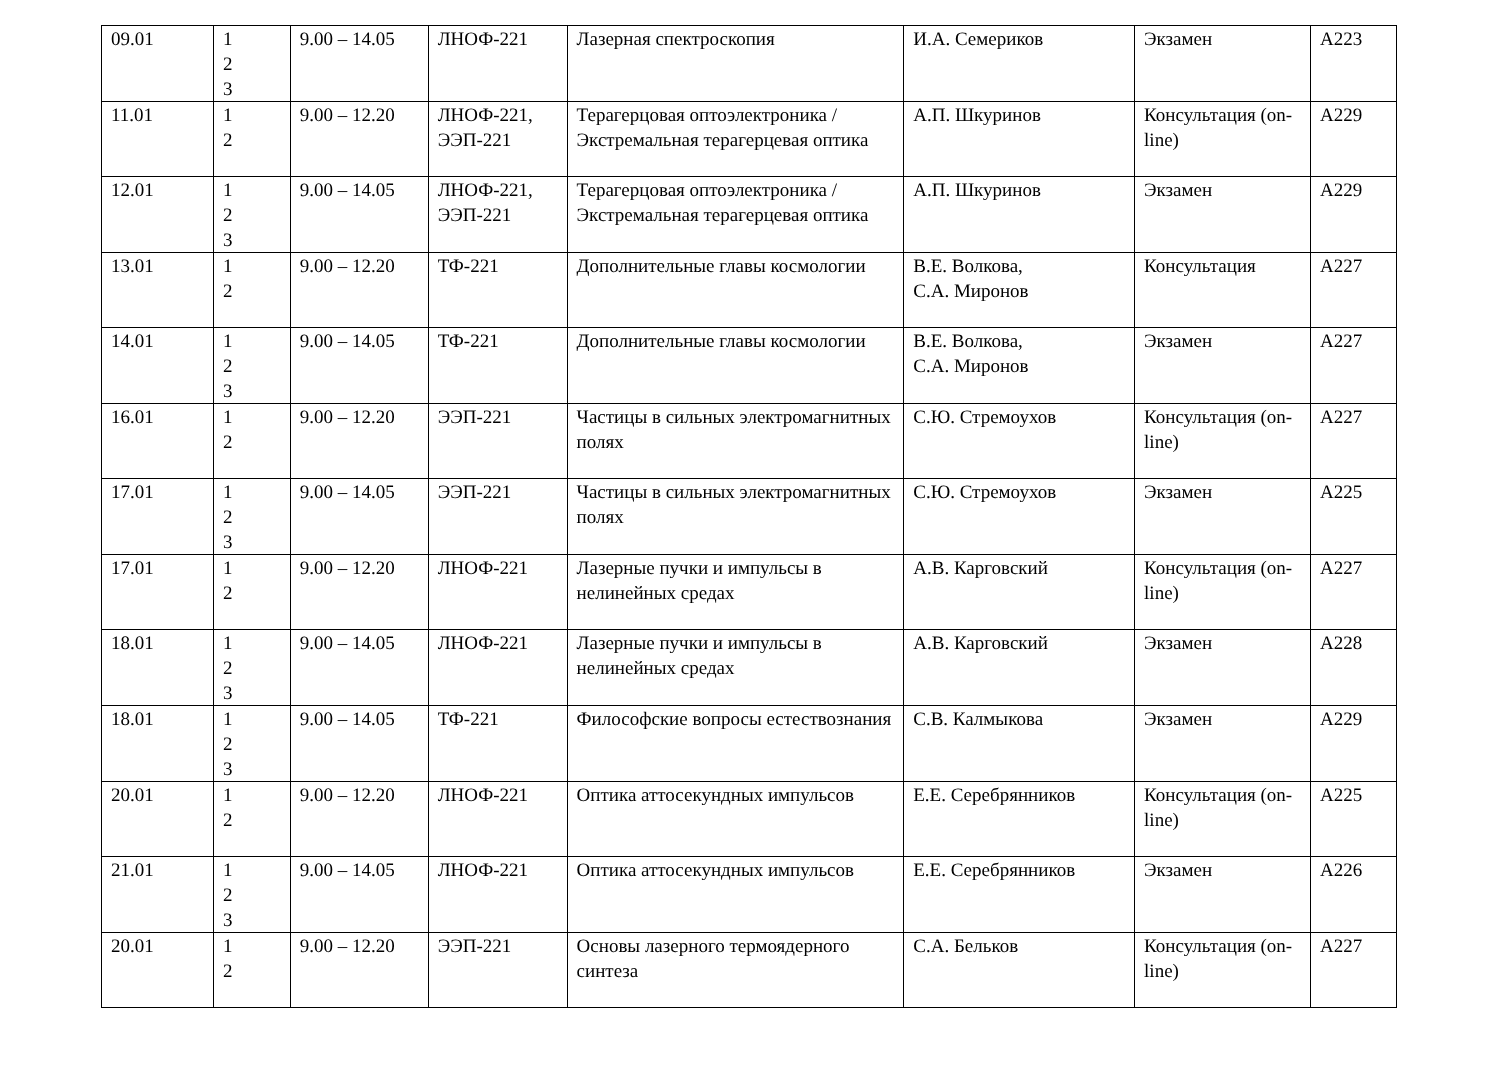| 09.01 | 1 2 3 | 9.00 – 14.05 | ЛНОФ-221 | Лазерная спектроскопия | И.А. Семериков | Экзамен | А223 |
| 11.01 | 1 2 | 9.00 – 12.20 | ЛНОФ-221, ЭЭП-221 | Терагерцовая оптоэлектроника / Экстремальная терагерцевая оптика | А.П. Шкуринов | Консультация (on-line) | А229 |
| 12.01 | 1 2 3 | 9.00 – 14.05 | ЛНОФ-221, ЭЭП-221 | Терагерцовая оптоэлектроника / Экстремальная терагерцевая оптика | А.П. Шкуринов | Экзамен | А229 |
| 13.01 | 1 2 | 9.00 – 12.20 | ТФ-221 | Дополнительные главы космологии | В.Е. Волкова, С.А. Миронов | Консультация | А227 |
| 14.01 | 1 2 3 | 9.00 – 14.05 | ТФ-221 | Дополнительные главы космологии | В.Е. Волкова, С.А. Миронов | Экзамен | А227 |
| 16.01 | 1 2 | 9.00 – 12.20 | ЭЭП-221 | Частицы в сильных электромагнитных полях | С.Ю. Стремоухов | Консультация (on-line) | А227 |
| 17.01 | 1 2 3 | 9.00 – 14.05 | ЭЭП-221 | Частицы в сильных электромагнитных полях | С.Ю. Стремоухов | Экзамен | А225 |
| 17.01 | 1 2 | 9.00 – 12.20 | ЛНОФ-221 | Лазерные пучки и импульсы в нелинейных средах | А.В. Карговский | Консультация (on-line) | А227 |
| 18.01 | 1 2 3 | 9.00 – 14.05 | ЛНОФ-221 | Лазерные пучки и импульсы в нелинейных средах | А.В. Карговский | Экзамен | А228 |
| 18.01 | 1 2 3 | 9.00 – 14.05 | ТФ-221 | Философские вопросы естествознания | С.В. Калмыкова | Экзамен | А229 |
| 20.01 | 1 2 | 9.00 – 12.20 | ЛНОФ-221 | Оптика аттосекундных импульсов | Е.Е. Серебрянников | Консультация (on-line) | А225 |
| 21.01 | 1 2 3 | 9.00 – 14.05 | ЛНОФ-221 | Оптика аттосекундных импульсов | Е.Е. Серебрянников | Экзамен | А226 |
| 20.01 | 1 2 | 9.00 – 12.20 | ЭЭП-221 | Основы лазерного термоядерного синтеза | С.А. Бельков | Консультация (on-line) | А227 |